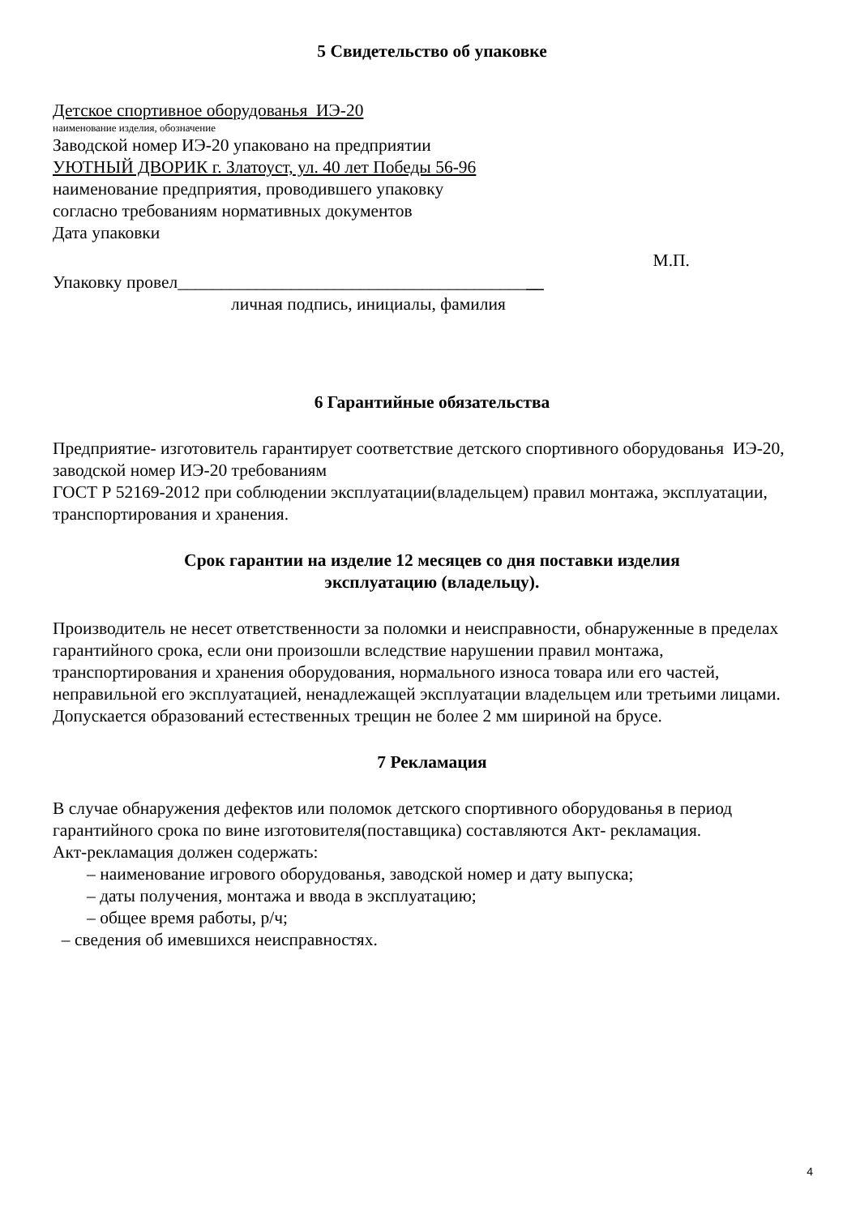5 Свидетельство об упаковке
Детское спортивное оборудованья ИЭ-20
наименование изделия, обозначение
Заводской номер ИЭ-20 упаковано на предприятии
УЮТНЫЙ ДВОРИК г. Златоуст, ул. 40 лет Победы 56-96
наименование предприятия, проводившего упаковку
согласно требованиям нормативных документов
Дата упаковки
М.П.
Упаковку провел__________________________________________
личная подпись, инициалы, фамилия
6 Гарантийные обязательства
Предприятие- изготовитель гарантирует соответствие детского спортивного оборудованья ИЭ-20, заводской номер ИЭ-20 требованиям
ГОСТ Р 52169-2012 при соблюдении эксплуатации(владельцем) правил монтажа, эксплуатации, транспортирования и хранения.
Срок гарантии на изделие 12 месяцев со дня поставки изделия
эксплуатацию (владельцу).
Производитель не несет ответственности за поломки и неисправности, обнаруженные в пределах гарантийного срока, если они произошли вследствие нарушении правил монтажа, транспортирования и хранения оборудования, нормального износа товара или его частей, неправильной его эксплуатацией, ненадлежащей эксплуатации владельцем или третьими лицами. Допускается образований естественных трещин не более 2 мм шириной на брусе.
7 Рекламация
В случае обнаружения дефектов или поломок детского спортивного оборудованья в период гарантийного срока по вине изготовителя(поставщика) составляются Акт- рекламация.
Акт-рекламация должен содержать:
– наименование игрового оборудованья, заводской номер и дату выпуска;
– даты получения, монтажа и ввода в эксплуатацию;
– общее время работы, р/ч;
– сведения об имевшихся неисправностях.
4